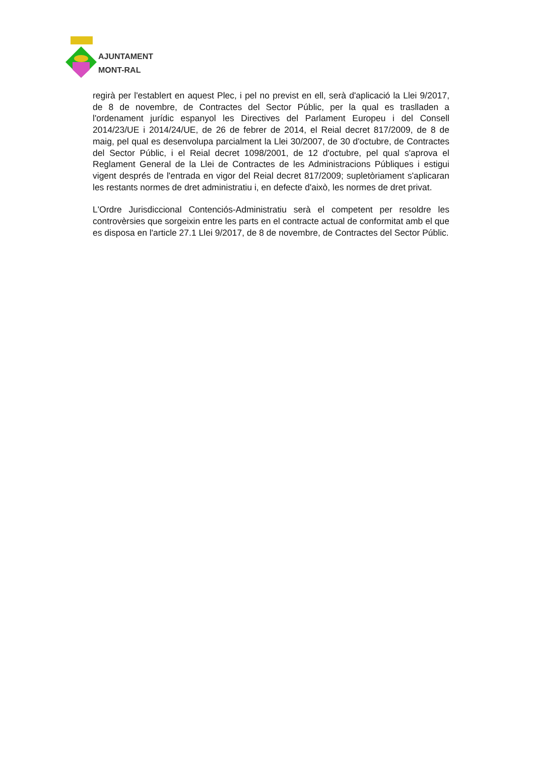AJUNTAMENT
MONT-RAL
regirà per l'establert en aquest Plec, i pel no previst en ell, serà d'aplicació la Llei 9/2017, de 8 de novembre, de Contractes del Sector Públic, per la qual es traslladen a l'ordenament jurídic espanyol les Directives del Parlament Europeu i del Consell 2014/23/UE i 2014/24/UE, de 26 de febrer de 2014, el Reial decret 817/2009, de 8 de maig, pel qual es desenvolupa parcialment la Llei 30/2007, de 30 d'octubre, de Contractes del Sector Públic, i el Reial decret 1098/2001, de 12 d'octubre, pel qual s'aprova el Reglament General de la Llei de Contractes de les Administracions Públiques i estigui vigent després de l'entrada en vigor del Reial decret 817/2009; supletòriament s'aplicaran les restants normes de dret administratiu i, en defecte d'això, les normes de dret privat.
L'Ordre Jurisdiccional Contenciós-Administratiu serà el competent per resoldre les controvèrsies que sorgeixin entre les parts en el contracte actual de conformitat amb el que es disposa en l'article 27.1 Llei 9/2017, de 8 de novembre, de Contractes del Sector Públic.